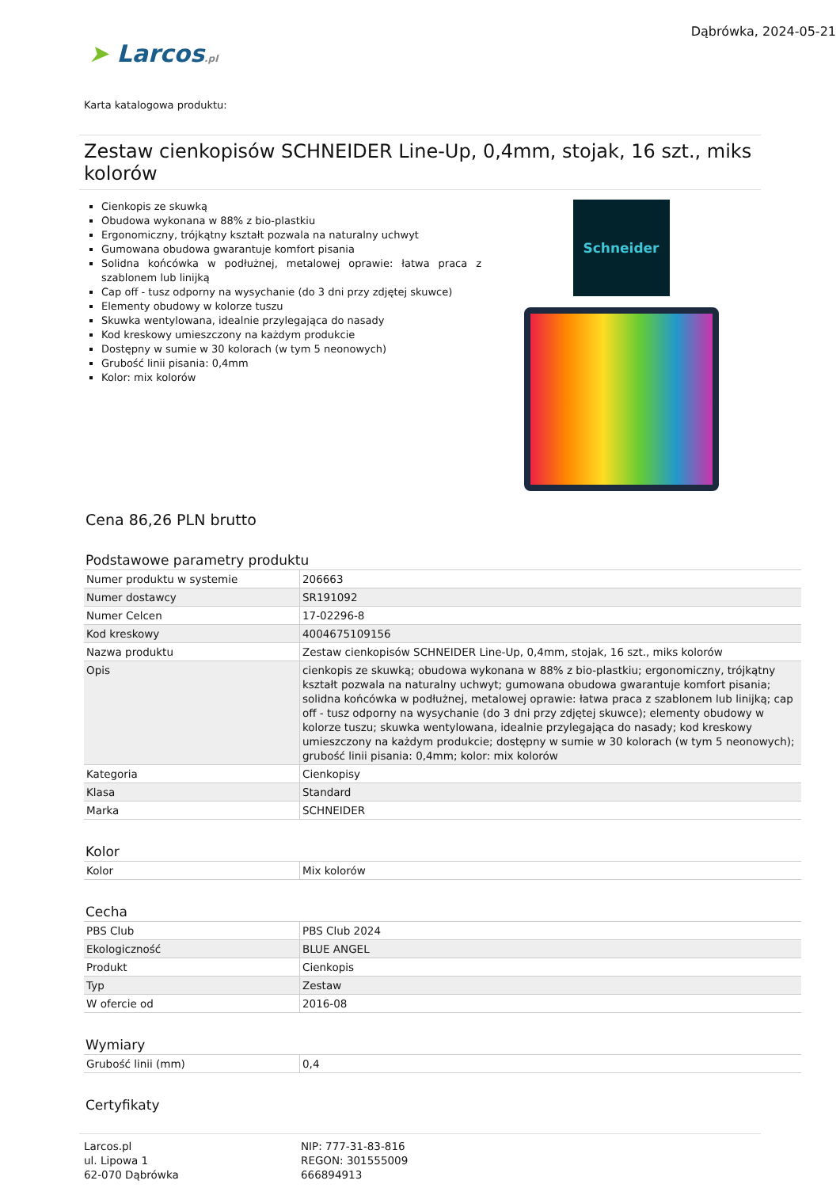➤ Larcos.pl
Dąbrówka, 2024-05-21
Karta katalogowa produktu:
Zestaw cienkopisów SCHNEIDER Line-Up, 0,4mm, stojak, 16 szt., miks kolorów
Cienkopis ze skuwką
Obudowa wykonana w 88% z bio-plastkiu
Ergonomiczny, trójkątny kształt pozwala na naturalny uchwyt
Gumowana obudowa gwarantuje komfort pisania
Solidna końcówka w podłużnej, metalowej oprawie: łatwa praca z szablonem lub linijką
Cap off - tusz odporny na wysychanie (do 3 dni przy zdjętej skuwce)
Elementy obudowy w kolorze tuszu
Skuwka wentylowana, idealnie przylegająca do nasady
Kod kreskowy umieszczony na każdym produkcie
Dostępny w sumie w 30 kolorach (w tym 5 neonowych)
Grubość linii pisania: 0,4mm
Kolor: mix kolorów
Schneider
Cena 86,26 PLN brutto
Podstawowe parametry produktu
| Numer produktu w systemie | 206663 |
| Numer dostawcy | SR191092 |
| Numer Celcen | 17-02296-8 |
| Kod kreskowy | 4004675109156 |
| Nazwa produktu | Zestaw cienkopisów SCHNEIDER Line-Up, 0,4mm, stojak, 16 szt., miks kolorów |
| Opis | cienkopis ze skuwką; obudowa wykonana w 88% z bio-plastkiu; ergonomiczny, trójkątny kształt pozwala na naturalny uchwyt; gumowana obudowa gwarantuje komfort pisania; solidna końcówka w podłużnej, metalowej oprawie: łatwa praca z szablonem lub linijką; cap off - tusz odporny na wysychanie (do 3 dni przy zdjętej skuwce); elementy obudowy w kolorze tuszu; skuwka wentylowana, idealnie przylegająca do nasady; kod kreskowy umieszczony na każdym produkcie; dostępny w sumie w 30 kolorach (w tym 5 neonowych); grubość linii pisania: 0,4mm; kolor: mix kolorów |
| Kategoria | Cienkopisy |
| Klasa | Standard |
| Marka | SCHNEIDER |
Kolor
| Kolor | Mix kolorów |
Cecha
| PBS Club | PBS Club 2024 |
| Ekologiczność | BLUE ANGEL |
| Produkt | Cienkopis |
| Typ | Zestaw |
| W ofercie od | 2016-08 |
Wymiary
| Grubość linii (mm) | 0,4 |
Certyfikaty
Larcos.pl
ul. Lipowa 1
62-070 Dąbrówka
NIP: 777-31-83-816
REGON: 301555009
666894913